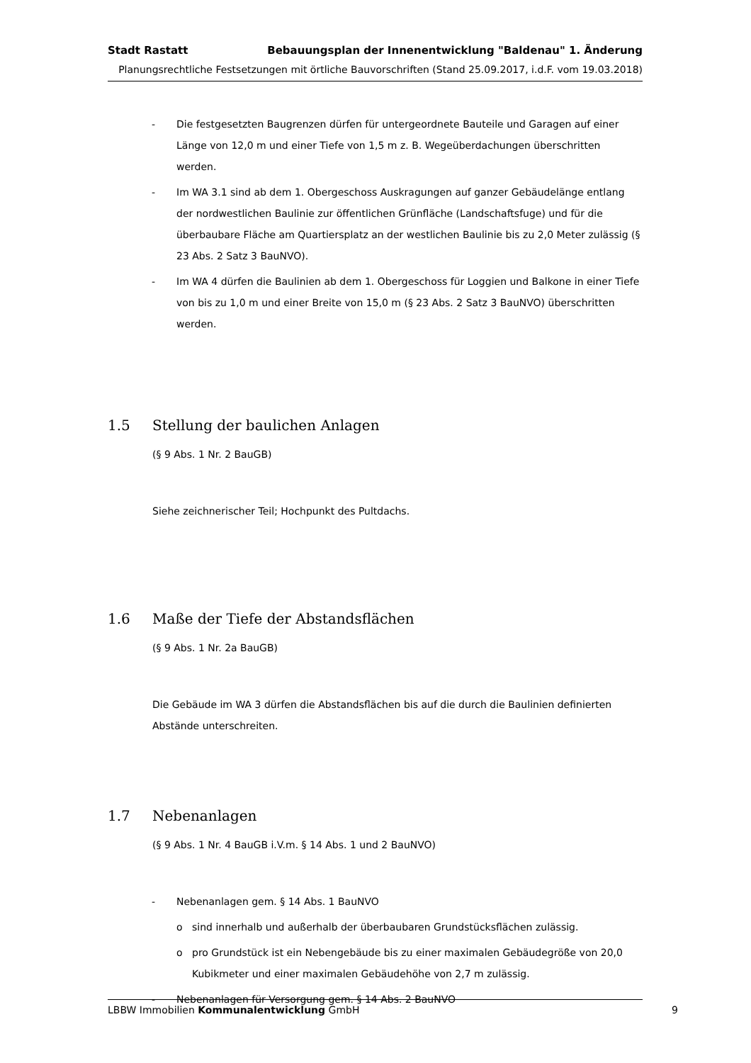Stadt Rastatt Bebauungsplan der Innenentwicklung "Baldenau" 1. Änderung
Planungsrechtliche Festsetzungen mit örtliche Bauvorschriften (Stand 25.09.2017, i.d.F. vom 19.03.2018)
- Die festgesetzten Baugrenzen dürfen für untergeordnete Bauteile und Garagen auf einer Länge von 12,0 m und einer Tiefe von 1,5 m z. B. Wegeüberdachungen überschritten werden.
- Im WA 3.1 sind ab dem 1. Obergeschoss Auskragungen auf ganzer Gebäudelänge entlang der nordwestlichen Baulinie zur öffentlichen Grünfläche (Landschaftsfuge) und für die überbaubare Fläche am Quartiersplatz an der westlichen Baulinie bis zu 2,0 Meter zulässig (§ 23 Abs. 2 Satz 3 BauNVO).
- Im WA 4 dürfen die Baulinien ab dem 1. Obergeschoss für Loggien und Balkone in einer Tiefe von bis zu 1,0 m und einer Breite von 15,0 m (§ 23 Abs. 2 Satz 3 BauNVO) überschritten werden.
1.5 Stellung der baulichen Anlagen
(§ 9 Abs. 1 Nr. 2 BauGB)
Siehe zeichnerischer Teil; Hochpunkt des Pultdachs.
1.6 Maße der Tiefe der Abstandsflächen
(§ 9 Abs. 1 Nr. 2a BauGB)
Die Gebäude im WA 3 dürfen die Abstandsflächen bis auf die durch die Baulinien definierten Abstände unterschreiten.
1.7 Nebenanlagen
(§ 9 Abs. 1 Nr. 4 BauGB i.V.m. § 14 Abs. 1 und 2 BauNVO)
- Nebenanlagen gem. § 14 Abs. 1 BauNVO
o sind innerhalb und außerhalb der überbaubaren Grundstücksflächen zulässig.
o pro Grundstück ist ein Nebengebäude bis zu einer maximalen Gebäudegröße von 20,0 Kubikmeter und einer maximalen Gebäudehöhe von 2,7 m zulässig.
- Nebenanlagen für Versorgung gem. § 14 Abs. 2 BauNVO
LBBW Immobilien Kommunalentwicklung GmbH 9